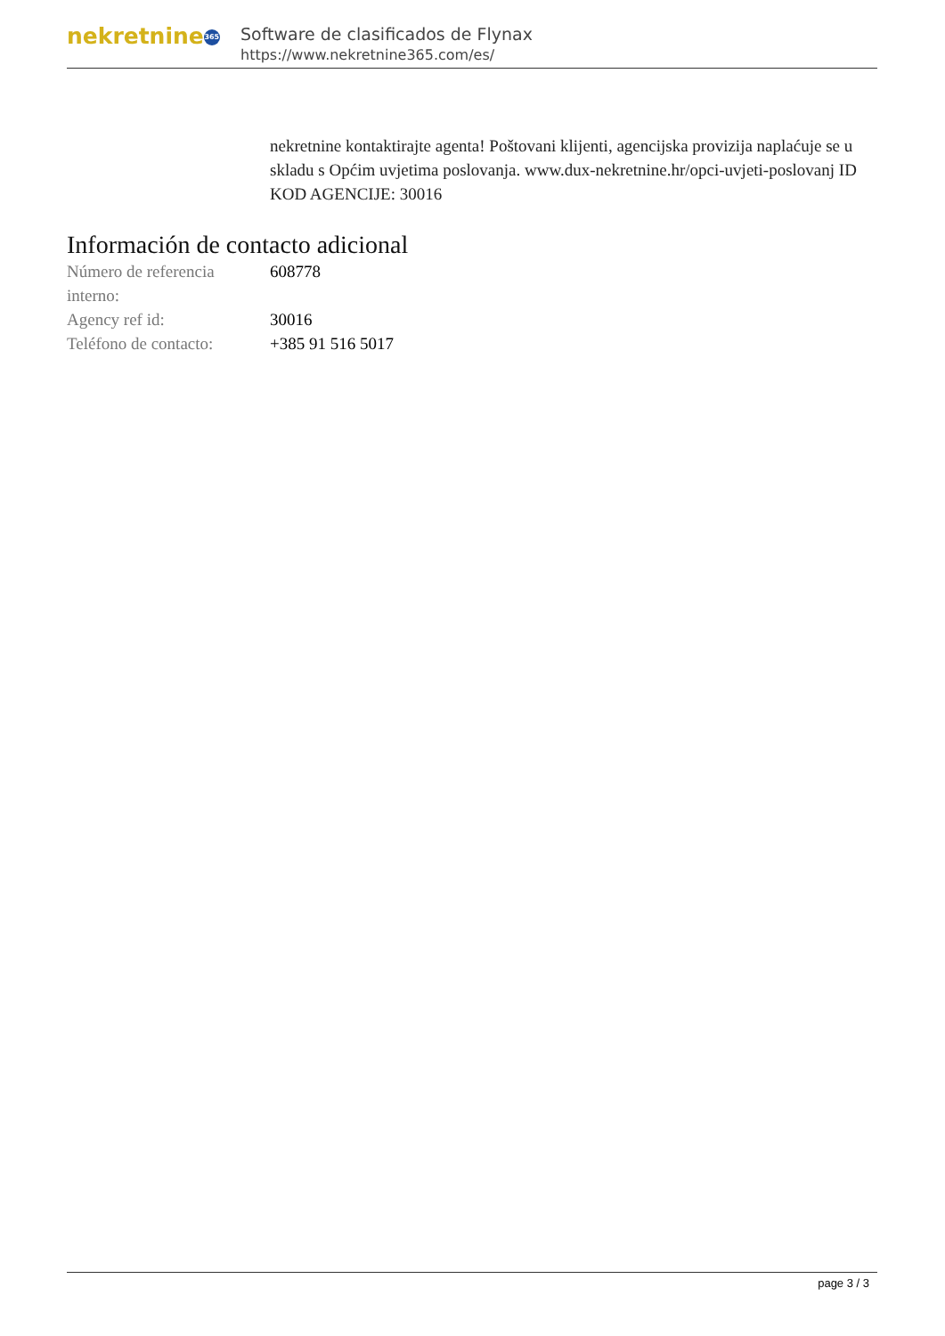nekretnine 365
Software de clasificados de Flynax
https://www.nekretnine365.com/es/
nekretnine kontaktirajte agenta! Poštovani klijenti, agencijska provizija naplaćuje se u skladu s Općim uvjetima poslovanja. www.dux-nekretnine.hr/opci-uvjeti-poslovanj ID KOD AGENCIJE: 30016
Información de contacto adicional
| Número de referencia interno: | 608778 |
| Agency ref id: | 30016 |
| Teléfono de contacto: | +385 91 516 5017 |
page 3 / 3